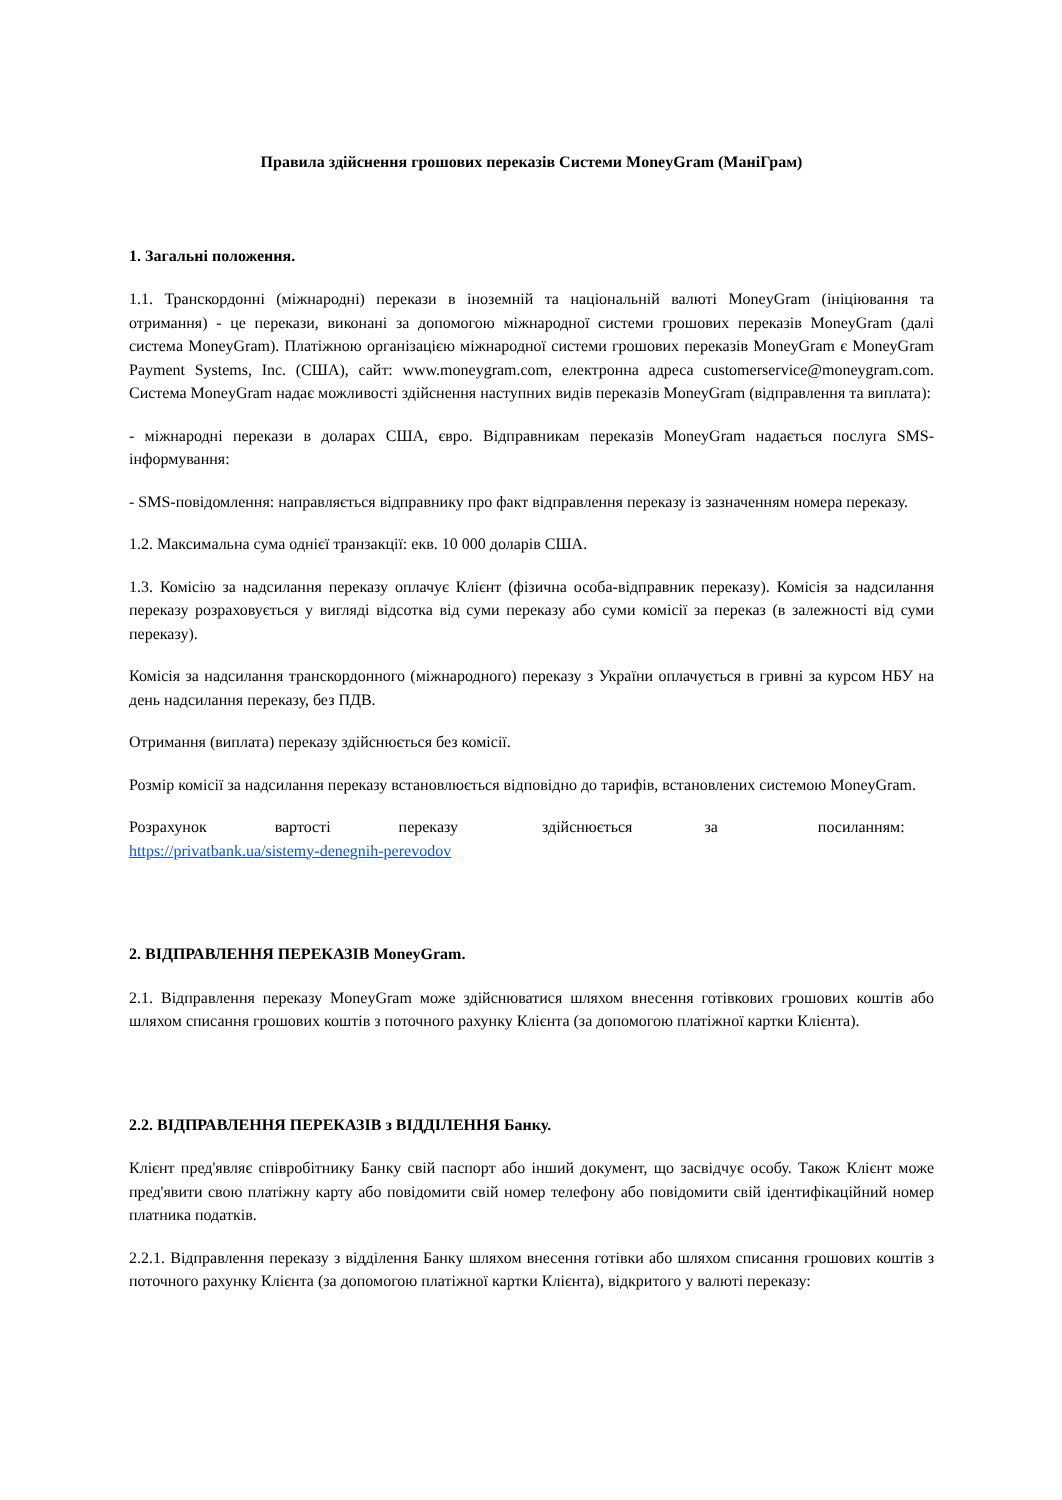Правила здійснення грошових переказів Системи MoneyGram (МаніГрам)
1. Загальні положення.
1.1. Транскордонні (міжнародні) перекази в іноземній та національній валюті MoneyGram (ініціювання та отримання) - це перекази, виконані за допомогою міжнародної системи грошових переказів MoneyGram (далі система MoneyGram). Платіжною організацією міжнародної системи грошових переказів MoneyGram є MoneyGram Payment Systems, Inc. (США), сайт: www.moneygram.com, електронна адреса customerservice@moneygram.com. Система MoneyGram надає можливості здійснення наступних видів переказів MoneyGram (відправлення та виплата):
- міжнародні перекази в доларах США, євро. Відправникам переказів MoneyGram надається послуга SMS-інформування:
- SMS-повідомлення: направляється відправнику про факт відправлення переказу із зазначенням номера переказу.
1.2. Максимальна сума однієї транзакції: екв. 10 000 доларів США.
1.3. Комісію за надсилання переказу оплачує Клієнт (фізична особа-відправник переказу). Комісія за надсилання переказу розраховується у вигляді відсотка від суми переказу або суми комісії за переказ (в залежності від суми переказу).
Комісія за надсилання транскордонного (міжнародного) переказу з України оплачується в гривні за курсом НБУ на день надсилання переказу, без ПДВ.
Отримання (виплата) переказу здійснюється без комісії.
Розмір комісії за надсилання переказу встановлюється відповідно до тарифів, встановлених системою MoneyGram.
Розрахунок вартості переказу здійснюється за посиланням:
https://privatbank.ua/sistemy-denegnih-perevodov
2. ВІДПРАВЛЕННЯ ПЕРЕКАЗІВ MoneyGram.
2.1. Відправлення переказу MoneyGram може здійснюватися шляхом внесення готівкових грошових коштів або шляхом списання грошових коштів з поточного рахунку Клієнта (за допомогою платіжної картки Клієнта).
2.2. ВІДПРАВЛЕННЯ ПЕРЕКАЗІВ з ВІДДІЛЕННЯ Банку.
Клієнт пред'являє співробітнику Банку свій паспорт або інший документ, що засвідчує особу. Також Клієнт може пред'явити свою платіжну карту або повідомити свій номер телефону або повідомити свій ідентифікаційний номер платника податків.
2.2.1. Відправлення переказу з відділення Банку шляхом внесення готівки або шляхом списання грошових коштів з поточного рахунку Клієнта (за допомогою платіжної картки Клієнта), відкритого у валюті переказу: